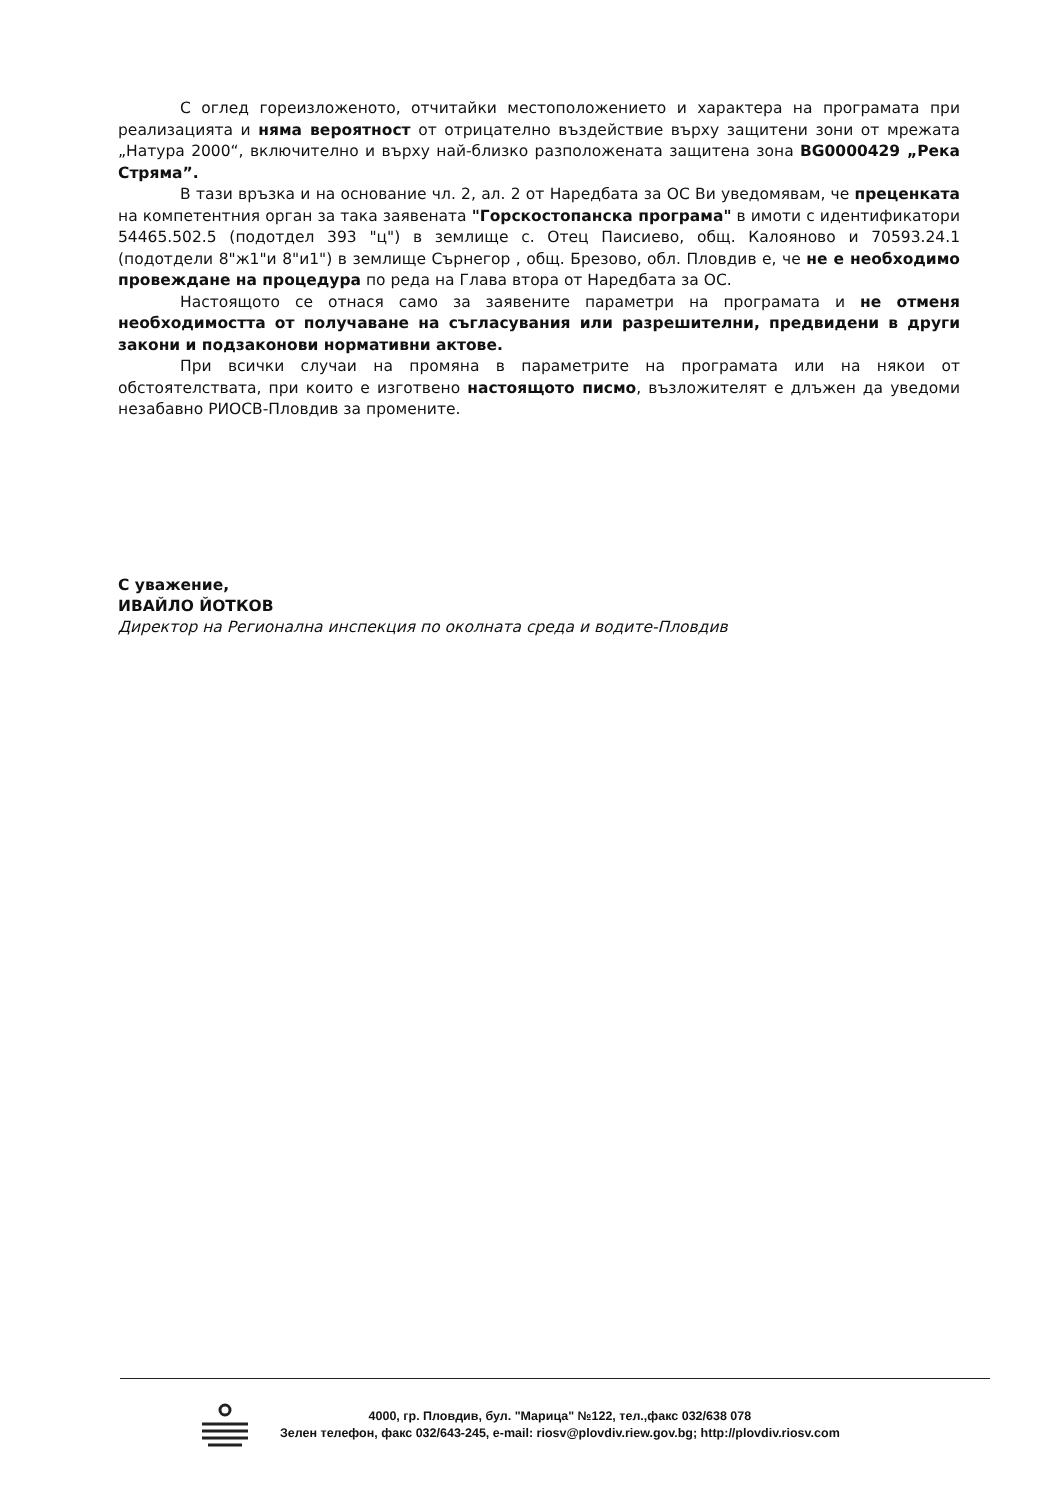С оглед гореизложеното, отчитайки местоположението и характера на програмата при реализацията и няма вероятност от отрицателно въздействие върху защитени зони от мрежата „Натура 2000“, включително и върху най-близко разположената защитена зона BG0000429 „Река Стряма”.
В тази връзка и на основание чл. 2, ал. 2 от Наредбата за ОС Ви уведомявам, че преценката на компетентния орган за така заявената "Горскостопанска програма" в имоти с идентификатори 54465.502.5 (подотдел 393 "ц") в землище с. Отец Паисиево, общ. Калояново и 70593.24.1 (подотдели 8"ж1"и 8"и1") в землище Сърнегор , общ. Брезово, обл. Пловдив е, че не е необходимо провеждане на процедура по реда на Глава втора от Наредбата за ОС.
Настоящото се отнася само за заявените параметри на програмата и не отменя необходимостта от получаване на съгласувания или разрешителни, предвидени в други закони и подзаконови нормативни актове.
При всички случаи на промяна в параметрите на програмата или на някои от обстоятелствата, при които е изготвено настоящото писмо, възложителят е длъжен да уведоми незабавно РИОСВ-Пловдив за промените.
С уважение,
ИВАЙЛО ЙОТКОВ
Директор на Регионална инспекция по околната среда и водите-Пловдив
4000, гр. Пловдив, бул. "Марица" №122, тел.,факс 032/638 078
Зелен телефон, факс 032/643-245, e-mail: riosv@plovdiv.riew.gov.bg; http://plovdiv.riosv.com